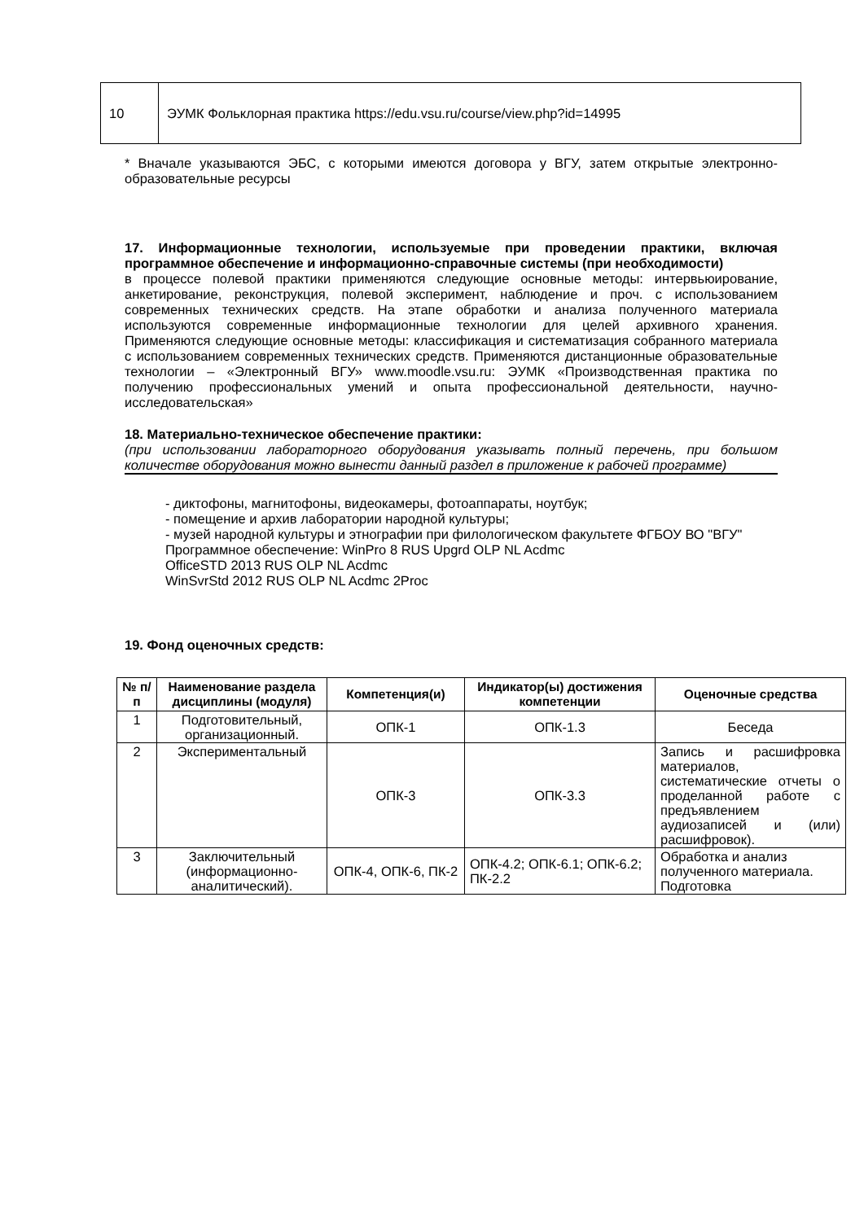| 10 | ЭУМК Фольклорная практика https://edu.vsu.ru/course/view.php?id=14995 |
* Вначале указываются ЭБС, с которыми имеются договора у ВГУ, затем открытые электронно-образовательные ресурсы
17. Информационные технологии, используемые при проведении практики, включая программное обеспечение и информационно-справочные системы (при необходимости)
в процессе полевой практики применяются следующие основные методы: интервьюирование, анкетирование, реконструкция, полевой эксперимент, наблюдение и проч. с использованием современных технических средств. На этапе обработки и анализа полученного материала используются современные информационные технологии для целей архивного хранения. Применяются следующие основные методы: классификация и систематизация собранного материала с использованием современных технических средств. Применяются дистанционные образовательные технологии – «Электронный ВГУ» www.moodle.vsu.ru: ЭУМК «Производственная практика по получению профессиональных умений и опыта профессиональной деятельности, научно-исследовательская»
18. Материально-техническое обеспечение практики:
(при использовании лабораторного оборудования указывать полный перечень, при большом количестве оборудования можно вынести данный раздел в приложение к рабочей программе)
- диктофоны, магнитофоны, видеокамеры, фотоаппараты, ноутбук;
- помещение и архив лаборатории народной культуры;
- музей народной культуры и этнографии при филологическом факультете ФГБОУ ВО "ВГУ"
Программное обеспечение: WinPro 8 RUS Upgrd OLP NL Acdmc
OfficeSTD 2013 RUS OLP NL Acdmc
WinSvrStd 2012 RUS OLP NL Acdmc 2Proc
19. Фонд оценочных средств:
| № п/п | Наименование раздела дисциплины (модуля) | Компетенция(и) | Индикатор(ы) достижения компетенции | Оценочные средства |
| --- | --- | --- | --- | --- |
| 1 | Подготовительный, организационный. | ОПК-1 | ОПК-1.3 | Беседа |
| 2 | Экспериментальный | ОПК-3 | ОПК-3.3 | Запись и расшифровка материалов, систематические отчеты о проделанной работе с предъявлением аудиозаписей и (или) расшифровок). |
| 3 | Заключительный (информационно-аналитический). | ОПК-4, ОПК-6, ПК-2 | ОПК-4.2; ОПК-6.1; ОПК-6.2; ПК-2.2 | Обработка и анализ полученного материала. Подготовка |